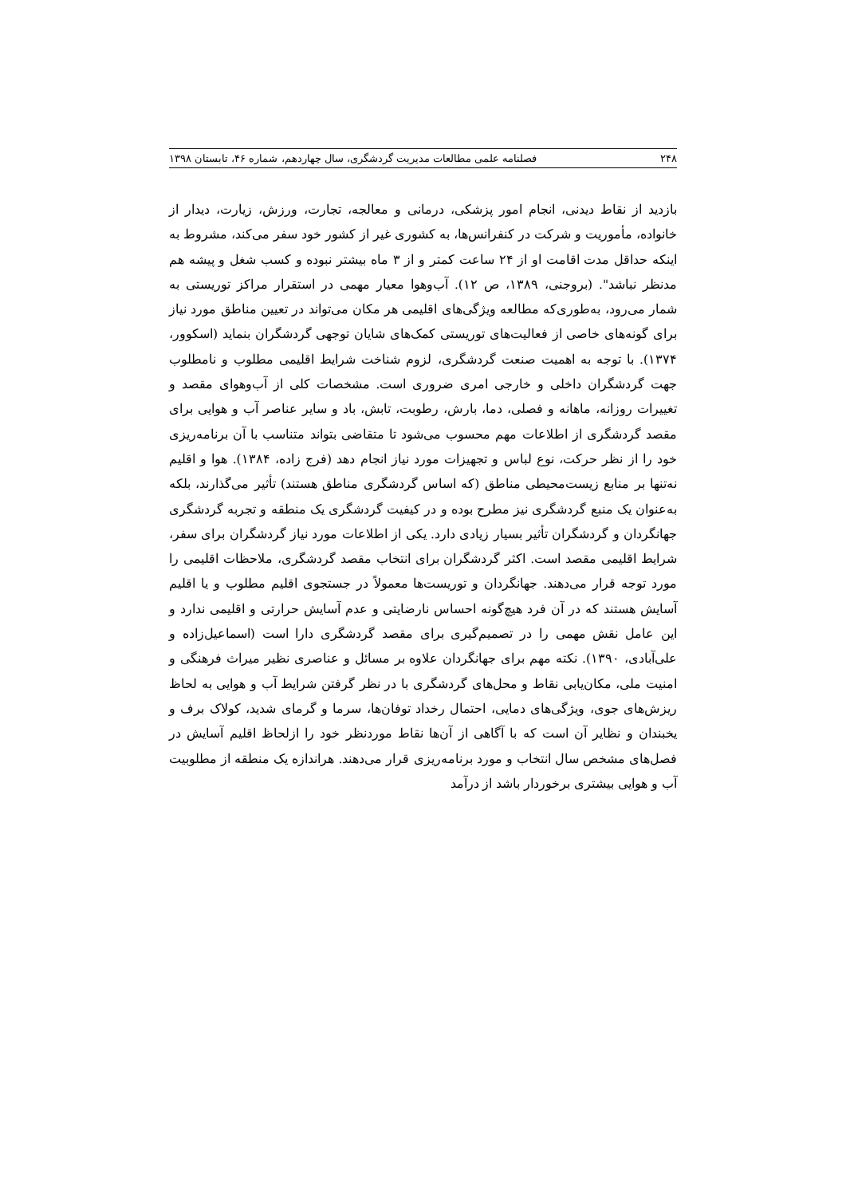۲۴۸ فصلنامه علمی مطالعات مدیریت گردشگری، سال چهاردهم، شماره ۴۶، تابستان ۱۳۹۸
بازدید از نقاط دیدنی، انجام امور پزشکی، درمانی و معالجه، تجارت، ورزش، زیارت، دیدار از خانواده، مأموریت و شرکت در کنفرانس‌ها، به کشوری غیر از کشور خود سفر می‌کند، مشروط به اینکه حداقل مدت اقامت او از ۲۴ ساعت کمتر و از ۳ ماه بیشتر نبوده و کسب شغل و پیشه هم مدنظر نباشد". (بروجنی، ۱۳۸۹، ص ۱۲). آب‌وهوا معیار مهمی در استقرار مراکز توریستی به شمار می‌رود، به‌طوری‌که مطالعه ویژگی‌های اقلیمی هر مکان می‌تواند در تعیین مناطق مورد نیاز برای گونه‌های خاصی از فعالیت‌های توریستی کمک‌های شایان توجهی گردشگران بنماید (اسکوور، ۱۳۷۴). با توجه به اهمیت صنعت گردشگری، لزوم شناخت شرایط اقلیمی مطلوب و نامطلوب جهت گردشگران داخلی و خارجی امری ضروری است. مشخصات کلی از آب‌وهوای مقصد و تغییرات روزانه، ماهانه و فصلی، دما، بارش، رطوبت، تابش، باد و سایر عناصر آب و هوایی برای مقصد گردشگری از اطلاعات مهم محسوب می‌شود تا متقاضی بتواند متناسب با آن برنامه‌ریزی خود را از نظر حرکت، نوع لباس و تجهیزات مورد نیاز انجام دهد (فرج زاده، ۱۳۸۴). هوا و اقلیم نه‌تنها بر منابع زیست‌محیطی مناطق (که اساس گردشگری مناطق هستند) تأثیر می‌گذارند، بلکه به‌عنوان یک منبع گردشگری نیز مطرح بوده و در کیفیت گردشگری یک منطقه و تجربه گردشگری جهانگردان و گردشگران تأثیر بسیار زیادی دارد. یکی از اطلاعات مورد نیاز گردشگران برای سفر، شرایط اقلیمی مقصد است. اکثر گردشگران برای انتخاب مقصد گردشگری، ملاحظات اقلیمی را مورد توجه قرار می‌دهند. جهانگردان و توریست‌ها معمولاً در جستجوی اقلیم مطلوب و یا اقلیم آسایش هستند که در آن فرد هیچ‌گونه احساس نارضایتی و عدم آسایش حرارتی و اقلیمی ندارد و این عامل نقش مهمی را در تصمیم‌گیری برای مقصد گردشگری دارا است (اسماعیل‌زاده و علی‌آبادی، ۱۳۹۰). نکته مهم برای جهانگردان علاوه بر مسائل و عناصری نظیر میراث فرهنگی و امنیت ملی، مکان‌یابی نقاط و محل‌های گردشگری با در نظر گرفتن شرایط آب و هوایی به لحاظ ریزش‌های جوی، ویژگی‌های دمایی، احتمال رخداد توفان‌ها، سرما و گرمای شدید، کولاک برف و یخبندان و نظایر آن است که با آگاهی از آن‌ها نقاط موردنظر خود را ازلحاظ اقلیم آسایش در فصل‌های مشخص سال انتخاب و مورد برنامه‌ریزی قرار می‌دهند. هراندازه یک منطقه از مطلوبیت آب و هوایی بیشتری برخوردار باشد از درآمد